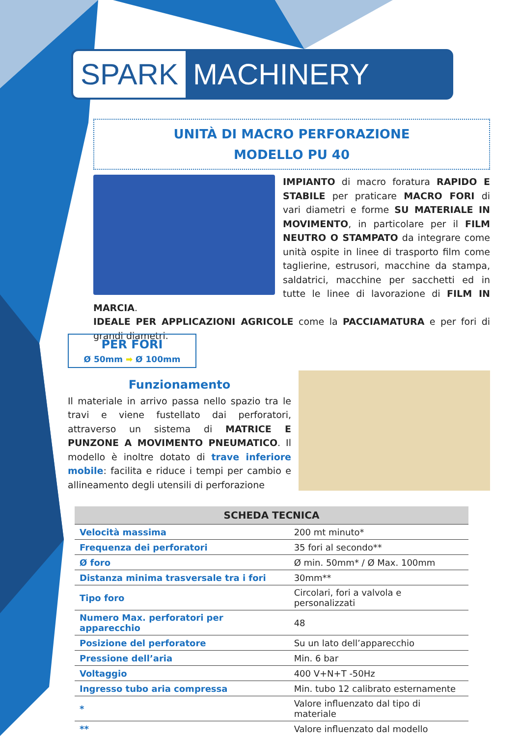SPARK MACHINERY
UNITÀ DI MACRO PERFORAZIONE
MODELLO PU 40
IMPIANTO di macro foratura RAPIDO E STABILE per praticare MACRO FORI di vari diametri e forme SU MATERIALE IN MOVIMENTO, in particolare per il FILM NEUTRO O STAMPATO da integrare come unità ospite in linee di trasporto film come taglierine, estrusori, macchine da stampa, saldatrici, macchine per sacchetti ed in tutte le linee di lavorazione di FILM IN MARCIA.
IDEALE PER APPLICAZIONI AGRICOLE come la PACCIAMATURA e per fori di grandi diametri.
PER FORI
Ø 50mm ➡ Ø 100mm
Funzionamento
Il materiale in arrivo passa nello spazio tra le travi e viene fustellato dai perforatori, attraverso un sistema di MATRICE E PUNZONE A MOVIMENTO PNEUMATICO. Il modello è inoltre dotato di trave inferiore mobile: facilita e riduce i tempi per cambio e allineamento degli utensili di perforazione
| SCHEDA TECNICA | |
| --- | --- |
| Velocità massima | 200 mt minuto* |
| Frequenza dei perforatori | 35 fori al secondo** |
| Ø foro | Ø min. 50mm* / Ø Max. 100mm |
| Distanza minima trasversale tra i fori | 30mm** |
| Tipo foro | Circolari, fori a valvola e personalizzati |
| Numero Max. perforatori per apparecchio | 48 |
| Posizione del perforatore | Su un lato dell’apparecchio |
| Pressione dell’aria | Min. 6 bar |
| Voltaggio | 400 V+N+T -50Hz |
| Ingresso tubo aria compressa | Min. tubo 12 calibrato esternamente |
| * | Valore influenzato dal tipo di materiale |
| ** | Valore influenzato dal modello |